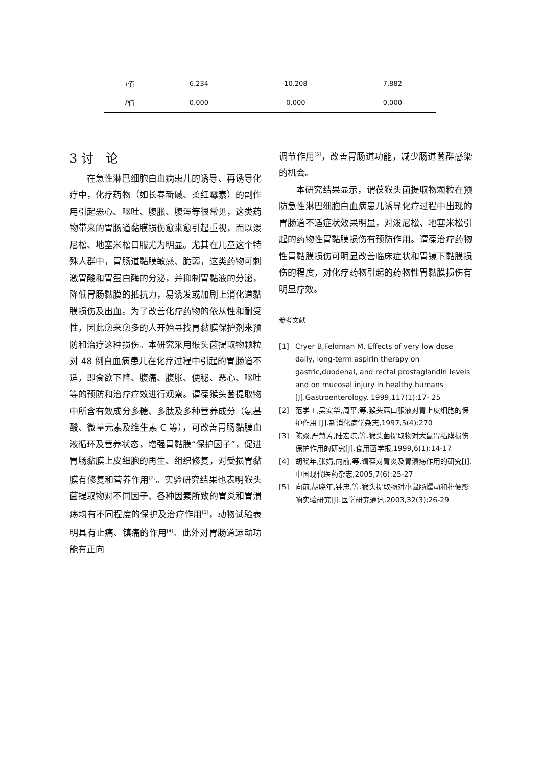| t 值 | 6.234 | 10.208 | 7.882 |
| P 值 | 0.000 | 0.000 | 0.000 |
3 讨　论
在急性淋巴细胞白血病患儿的诱导、再诱导化疗中，化疗药物（如长春新碱、柔红霉素）的副作用引起恶心、呕吐、腹胀、腹泻等很常见，这类药物带来的胃肠道黏膜损伤愈来愈引起重视，而以泼尼松、地塞米松口服尤为明显。尤其在儿童这个特殊人群中，胃肠道黏膜敏感、脆弱，这类药物可刺激胃酸和胃蛋白酶的分泌，并抑制胃黏液的分泌，降低胃肠黏膜的抵抗力，易诱发或加剧上消化道黏膜损伤及出血。为了改善化疗药物的依从性和耐受性，因此愈来愈多的人开始寻找胃黏膜保护剂来预防和治疗这种损伤。本研究采用猴头菌提取物颗粒对 48 例白血病患儿在化疗过程中引起的胃肠道不适，即食欲下降、腹痛、腹胀、便秘、恶心、呕吐等的预防和治疗疗效进行观察。谓葆猴头菌提取物中所含有效成分多糖、多肽及多种营养成分（氨基酸、微量元素及维生素 C 等），可改善胃肠黏膜血液循环及营养状态，增强胃黏膜“保护因子”，促进胃肠黏膜上皮细胞的再生、组织修复，对受损胃黏膜有修复和营养作用<sup>[2]</sup>。实验研究结果也表明猴头菌提取物对不同因子、各种因素所致的胃炎和胃溃疡均有不同程度的保护及治疗作用<sup>[3]</sup>，动物试验表明具有止痛、镇痛的作用<sup>[4]</sup>。此外对胃肠道运动功能有正向
调节作用<sup>[5]</sup>，改善胃肠道功能，减少肠道菌群感染的机会。
本研究结果显示，谓葆猴头菌提取物颗粒在预防急性淋巴细胞白血病患儿诱导化疗过程中出现的胃肠道不适症状效果明显，对泼尼松、地塞米松引起的药物性胃黏膜损伤有预防作用。谓葆治疗药物性胃黏膜损伤可明显改善临床症状和胃镜下黏膜损伤的程度，对化疗药物引起的药物性胃黏膜损伤有明显疗效。
参考文献
[1] Cryer B,Feldman M. Effects of very low dose daily, long-term aspirin therapy on gastric,duodenal, and rectal prostaglandin levels and on mucosal injury in healthy humans [J].Gastroenterology. 1999,117(1):17- 25
[2] 范学工,吴安华,周平,等.猴头菇口服液对胃上皮细胞的保护作用 [J].新消化病学杂志,1997,5(4):270
[3] 陈焱,严慧芳,陆宏琪,等.猴头菌提取物对大鼠胃粘膜损伤保护作用的研究[J].食用菌学报,1999,6(1):14-17
[4] 胡晓年,张娟,向前,等.谓葆对胃炎及胃溃疡作用的研究[J].中国现代医药杂志,2005,7(6):25-27
[5] 向前,胡晓年,钟忠,等.猴头提取物对小鼠肠蠕动和排便影响实验研究[J].医学研究通讯,2003,32(3);26-29